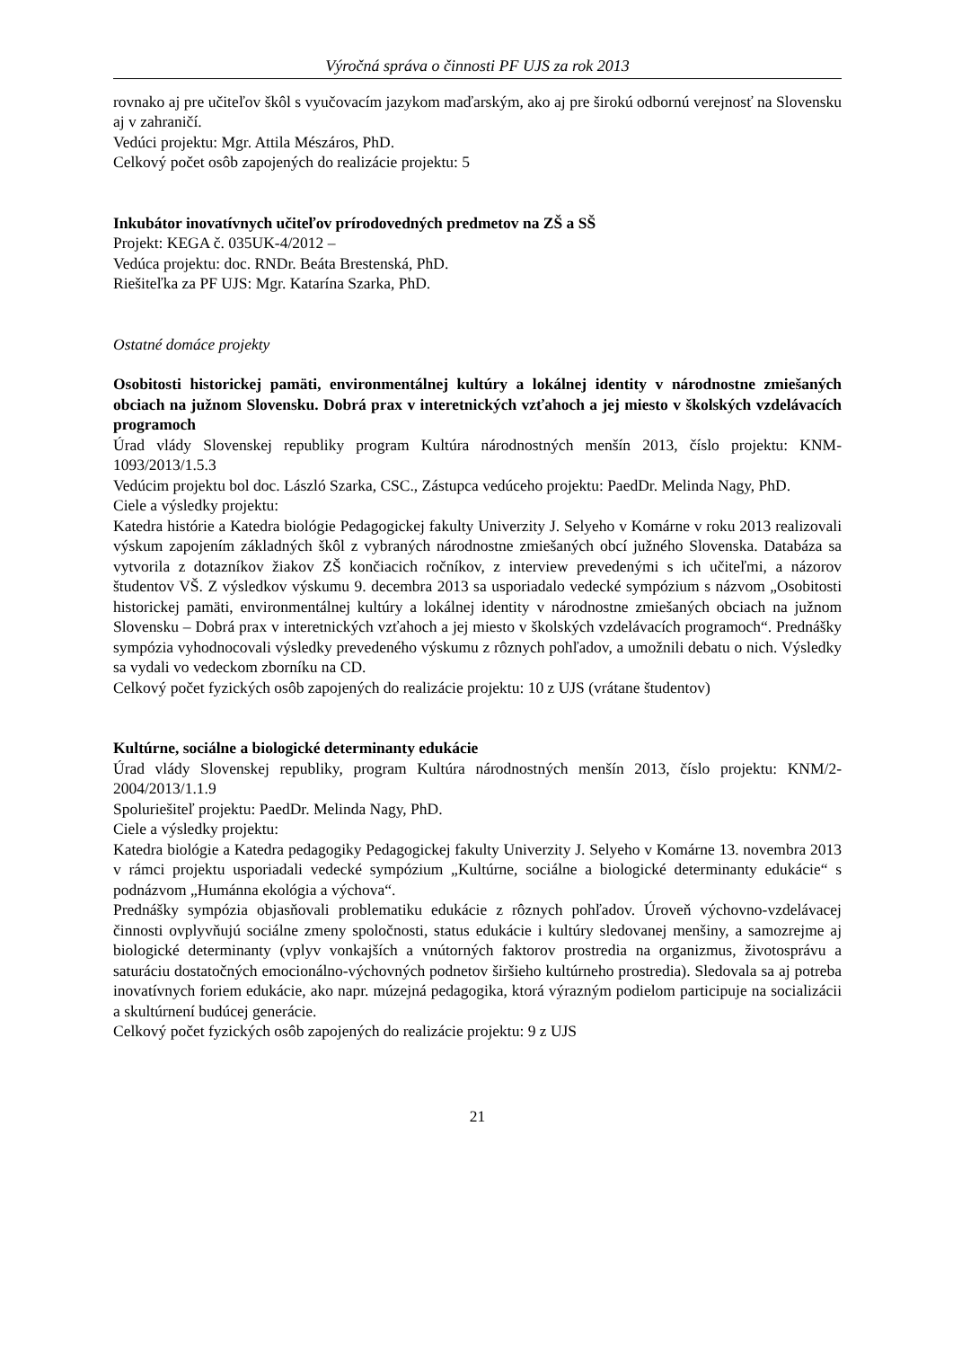Výročná správa o činnosti PF UJS za rok 2013
rovnako aj pre učiteľov škôl s vyučovacím jazykom maďarským, ako aj pre širokú odbornú verejnosť na Slovensku aj v zahraničí.
Vedúci projektu: Mgr. Attila Mészáros, PhD.
Celkový počet osôb zapojených do realizácie projektu: 5
Inkubátor inovatívnych učiteľov prírodovedných predmetov na ZŠ a SŠ
Projekt: KEGA č. 035UK-4/2012 –
Vedúca projektu: doc. RNDr. Beáta Brestenská, PhD.
Riešiteľka za PF UJS: Mgr. Katarína Szarka, PhD.
Ostatné domáce projekty
Osobitosti historickej pamäti, environmentálnej kultúry a lokálnej identity v národnostne zmiešaných obciach na južnom Slovensku. Dobrá prax v interetnických vzťahoch a jej miesto v školských vzdelávacích programoch
Úrad vlády Slovenskej republiky program Kultúra národnostných menšín 2013, číslo projektu: KNM-1093/2013/1.5.3
Vedúcim projektu bol doc. László Szarka, CSC., Zástupca vedúceho projektu: PaedDr. Melinda Nagy, PhD.
Ciele a výsledky projektu:
Katedra histórie a Katedra biológie Pedagogickej fakulty Univerzity J. Selyeho v Komárne v roku 2013 realizovali výskum zapojením základných škôl z vybraných národnostne zmiešaných obcí južného Slovenska. Databáza sa vytvorila z dotazníkov žiakov ZŠ končiacich ročníkov, z interview prevedenými s ich učiteľmi, a názorov študentov VŠ. Z výsledkov výskumu 9. decembra 2013 sa usporiadalo vedecké sympózium s názvom „Osobitosti historickej pamäti, environmentálnej kultúry a lokálnej identity v národnostne zmiešaných obciach na južnom Slovensku – Dobrá prax v interetnických vzťahoch a jej miesto v školských vzdelávacích programoch“. Prednášky sympózia vyhodnocovali výsledky prevedeného výskumu z rôznych pohľadov, a umožnili debatu o nich. Výsledky sa vydali vo vedeckom zborníku na CD.
Celkový počet fyzických osôb zapojených do realizácie projektu: 10 z UJS (vrátane študentov)
Kultúrne, sociálne a biologické determinanty edukácie
Úrad vlády Slovenskej republiky, program Kultúra národnostných menšín 2013, číslo projektu: KNM/2-2004/2013/1.1.9
Spoluriešiteľ projektu: PaedDr. Melinda Nagy, PhD.
Ciele a výsledky projektu:
Katedra biológie a Katedra pedagogiky Pedagogickej fakulty Univerzity J. Selyeho v Komárne 13. novembra 2013 v rámci projektu usporiadali vedecké sympózium „Kultúrne, sociálne a biologické determinanty edukácie“ s podnázvom „Humánna ekológia a výchova“.
Prednášky sympózia objasňovali problematiku edukácie z rôznych pohľadov. Úroveň výchovno-vzdelávacej činnosti ovplyvňujú sociálne zmeny spoločnosti, status edukácie i kultúry sledovanej menšiny, a samozrejme aj biologické determinanty (vplyv vonkajších a vnútorných faktorov prostredia na organizmus, životosprávu a saturáciu dostatočných emocionálno-výchovných podnetov širšieho kultúrneho prostredia). Sledovala sa aj potreba inovatívnych foriem edukácie, ako napr. múzejná pedagogika, ktorá výrazným podielom participuje na socializácii a skultúrnení budúcej generácie.
Celkový počet fyzických osôb zapojených do realizácie projektu: 9 z UJS
21